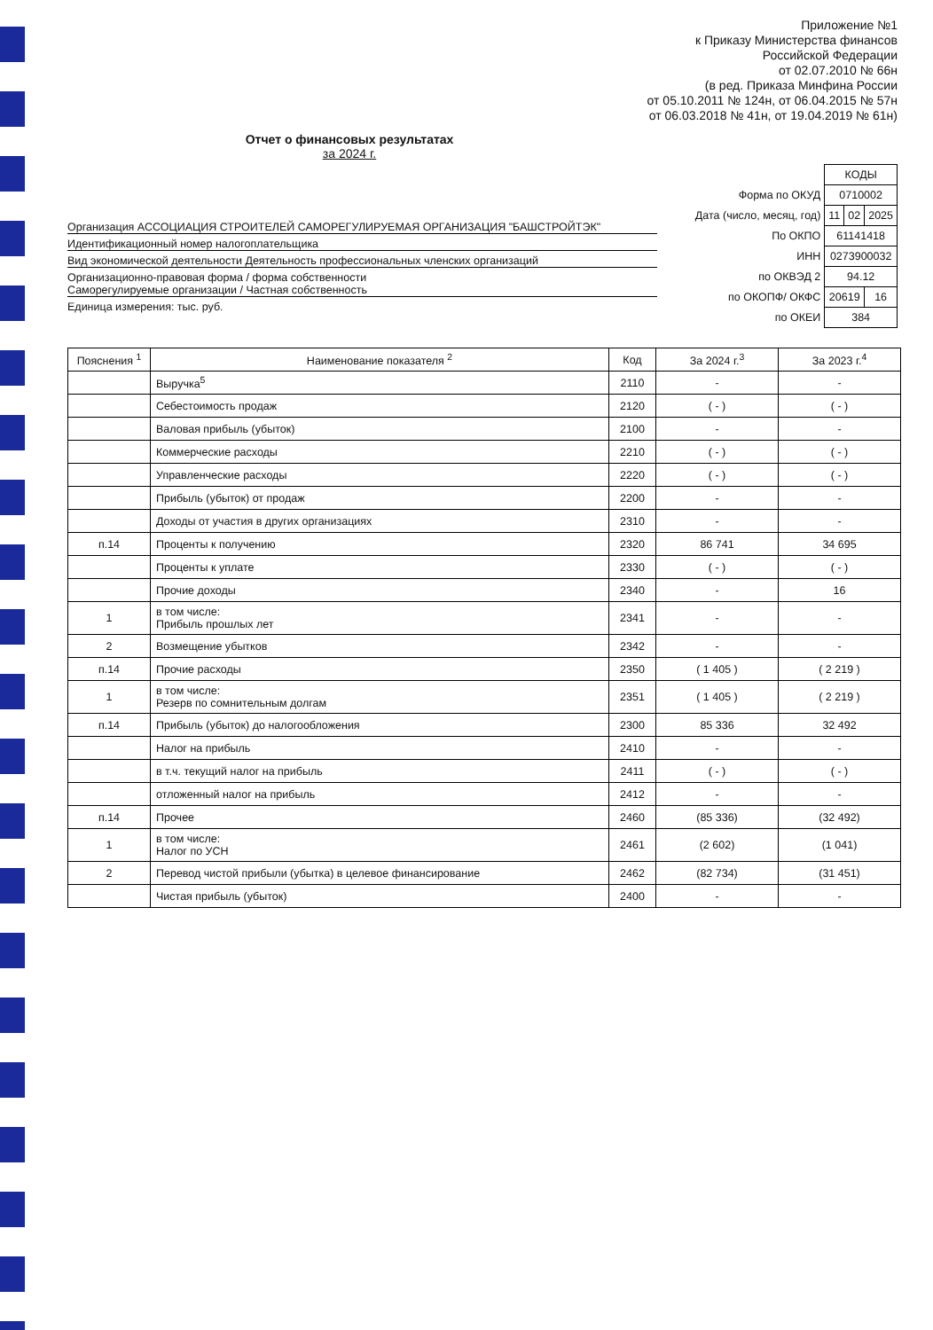Приложение №1
к Приказу Министерства финансов
Российской Федерации
от 02.07.2010 № 66н
(в ред. Приказа Минфина России
от 05.10.2011 № 124н, от 06.04.2015 № 57н
от 06.03.2018 № 41н, от 19.04.2019 № 61н)
Отчет о финансовых результатах
за 2024 г.
Организация АССОЦИАЦИЯ СТРОИТЕЛЕЙ САМОРЕГУЛИРУЕМАЯ ОРГАНИЗАЦИЯ "БАШСТРОЙТЭК"
Идентификационный номер налогоплательщика
Вид экономической деятельности Деятельность профессиональных членских организаций
Организационно-правовая форма / форма собственности
Саморегулируемые организации / Частная собственность
Единица измерения: тыс. руб.
| | КОДЫ | | |
| Форма по ОКУД | 0710002 | | |
| Дата (число, месяц, год) | 11 | 02 | 2025 |
| По ОКПО | 61141418 | | |
| ИНН | 0273900032 | | |
| по ОКВЭД 2 | 94.12 | | |
| по ОКОПФ/ ОКФС | 20619 | | 16 |
| по ОКЕИ | 384 | | |
| Пояснения <sup>1</sup> | Наименование показателя <sup>2</sup> | Код | За 2024 г.<sup>3</sup> | За 2023 г.<sup>4</sup> |
| --- | --- | --- | --- | --- |
| | Выручка<sup>5</sup> | 2110 | - | - |
| | Себестоимость продаж | 2120 | ( - ) | ( - ) |
| | Валовая прибыль (убыток) | 2100 | - | - |
| | Коммерческие расходы | 2210 | ( - ) | ( - ) |
| | Управленческие расходы | 2220 | ( - ) | ( - ) |
| | Прибыль (убыток) от продаж | 2200 | - | - |
| | Доходы от участия в других организациях | 2310 | - | - |
| п.14 | Проценты к получению | 2320 | 86 741 | 34 695 |
| | Проценты к уплате | 2330 | ( - ) | ( - ) |
| | Прочие доходы | 2340 | - | 16 |
| 1 | в том числе: Прибыль прошлых лет | 2341 | - | - |
| 2 | Возмещение убытков | 2342 | - | - |
| п.14 | Прочие расходы | 2350 | ( 1 405 ) | ( 2 219 ) |
| 1 | в том числе: Резерв по сомнительным долгам | 2351 | ( 1 405 ) | ( 2 219 ) |
| п.14 | Прибыль (убыток) до налогообложения | 2300 | 85 336 | 32 492 |
| | Налог на прибыль | 2410 | - | - |
| | в т.ч. текущий налог на прибыль | 2411 | ( - ) | ( - ) |
| | отложенный налог на прибыль | 2412 | - | - |
| п.14 | Прочее | 2460 | (85 336) | (32 492) |
| 1 | в том числе: Налог по УСН | 2461 | (2 602) | (1 041) |
| 2 | Перевод чистой прибыли (убытка) в целевое финансирование | 2462 | (82 734) | (31 451) |
| | Чистая прибыль (убыток) | 2400 | - | - |